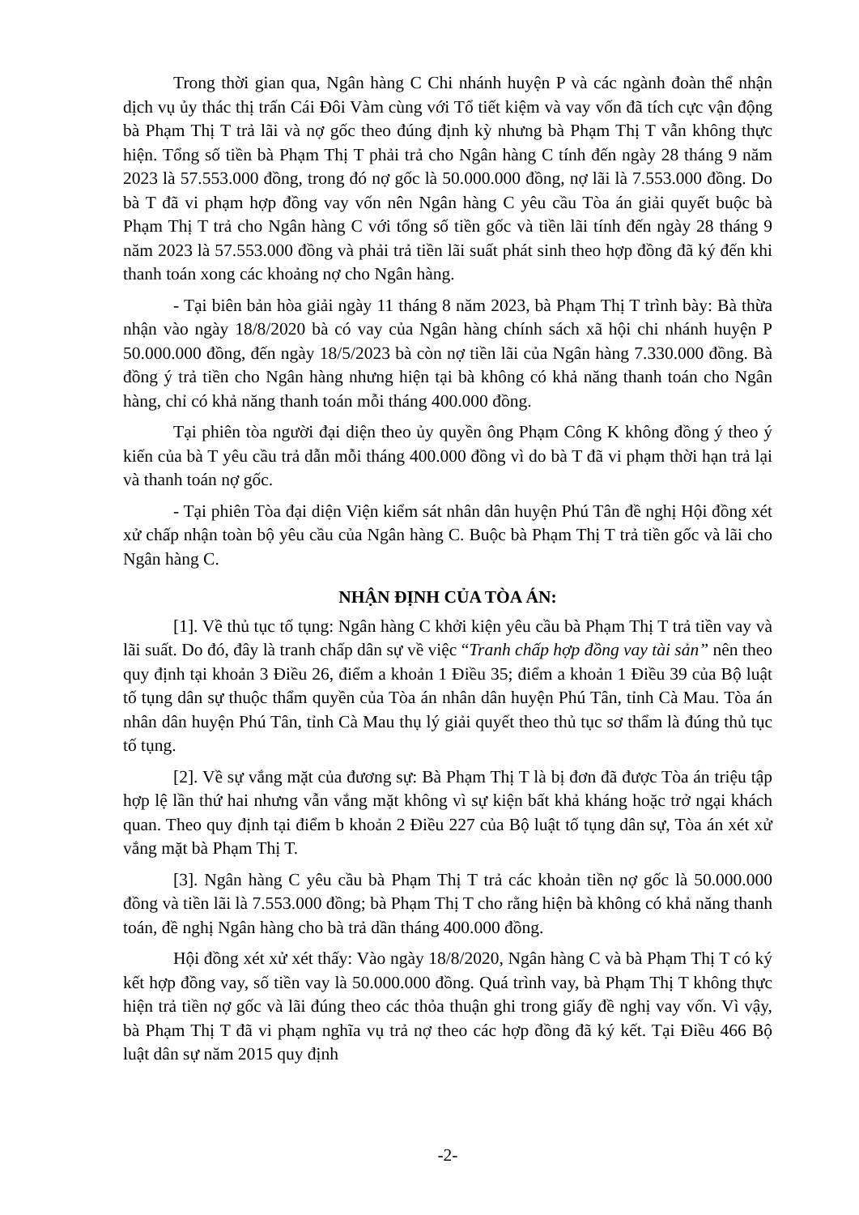Trong thời gian qua, Ngân hàng C Chi nhánh huyện P và các ngành đoàn thể nhận dịch vụ ủy thác thị trấn Cái Đôi Vàm cùng với Tổ tiết kiệm và vay vốn đã tích cực vận động bà Phạm Thị T trả lãi và nợ gốc theo đúng định kỳ nhưng bà Phạm Thị T vẫn không thực hiện. Tổng số tiền bà Phạm Thị T phải trả cho Ngân hàng C tính đến ngày 28 tháng 9 năm 2023 là 57.553.000 đồng, trong đó nợ gốc là 50.000.000 đồng, nợ lãi là 7.553.000 đồng. Do bà T đã vi phạm hợp đồng vay vốn nên Ngân hàng C yêu cầu Tòa án giải quyết buộc bà Phạm Thị T trả cho Ngân hàng C với tổng số tiền gốc và tiền lãi tính đến ngày 28 tháng 9 năm 2023 là 57.553.000 đồng và phải trả tiền lãi suất phát sinh theo hợp đồng đã ký đến khi thanh toán xong các khoảng nợ cho Ngân hàng.
- Tại biên bản hòa giải ngày 11 tháng 8 năm 2023, bà Phạm Thị T trình bày: Bà thừa nhận vào ngày 18/8/2020 bà có vay của Ngân hàng chính sách xã hội chi nhánh huyện P 50.000.000 đồng, đến ngày 18/5/2023 bà còn nợ tiền lãi của Ngân hàng 7.330.000 đồng. Bà đồng ý trả tiền cho Ngân hàng nhưng hiện tại bà không có khả năng thanh toán cho Ngân hàng, chỉ có khả năng thanh toán mỗi tháng 400.000 đồng.
Tại phiên tòa người đại diện theo ủy quyền ông Phạm Công K không đồng ý theo ý kiến của bà T yêu cầu trả dẫn mỗi tháng 400.000 đồng vì do bà T đã vi phạm thời hạn trả lại và thanh toán nợ gốc.
- Tại phiên Tòa đại diện Viện kiểm sát nhân dân huyện Phú Tân đề nghị Hội đồng xét xử chấp nhận toàn bộ yêu cầu của Ngân hàng C. Buộc bà Phạm Thị T trả tiền gốc và lãi cho Ngân hàng C.
NHẬN ĐỊNH CỦA TÒA ÁN:
[1]. Về thủ tục tố tụng: Ngân hàng C khởi kiện yêu cầu bà Phạm Thị T trả tiền vay và lãi suất. Do đó, đây là tranh chấp dân sự về việc “Tranh chấp hợp đồng vay tài sản” nên theo quy định tại khoản 3 Điều 26, điểm a khoản 1 Điều 35; điểm a khoản 1 Điều 39 của Bộ luật tố tụng dân sự thuộc thẩm quyền của Tòa án nhân dân huyện Phú Tân, tỉnh Cà Mau. Tòa án nhân dân huyện Phú Tân, tỉnh Cà Mau thụ lý giải quyết theo thủ tục sơ thẩm là đúng thủ tục tố tụng.
[2]. Về sự vắng mặt của đương sự: Bà Phạm Thị T là bị đơn đã được Tòa án triệu tập hợp lệ lần thứ hai nhưng vẫn vắng mặt không vì sự kiện bất khả kháng hoặc trở ngại khách quan. Theo quy định tại điểm b khoản 2 Điều 227 của Bộ luật tố tụng dân sự, Tòa án xét xử vắng mặt bà Phạm Thị T.
[3]. Ngân hàng C yêu cầu bà Phạm Thị T trả các khoản tiền nợ gốc là 50.000.000 đồng và tiền lãi là 7.553.000 đồng; bà Phạm Thị T cho rằng hiện bà không có khả năng thanh toán, đề nghị Ngân hàng cho bà trả dần tháng 400.000 đồng.
Hội đồng xét xử xét thấy: Vào ngày 18/8/2020, Ngân hàng C và bà Phạm Thị T có ký kết hợp đồng vay, số tiền vay là 50.000.000 đồng. Quá trình vay, bà Phạm Thị T không thực hiện trả tiền nợ gốc và lãi đúng theo các thỏa thuận ghi trong giấy đề nghị vay vốn. Vì vậy, bà Phạm Thị T đã vi phạm nghĩa vụ trả nợ theo các hợp đồng đã ký kết. Tại Điều 466 Bộ luật dân sự năm 2015 quy định
-2-